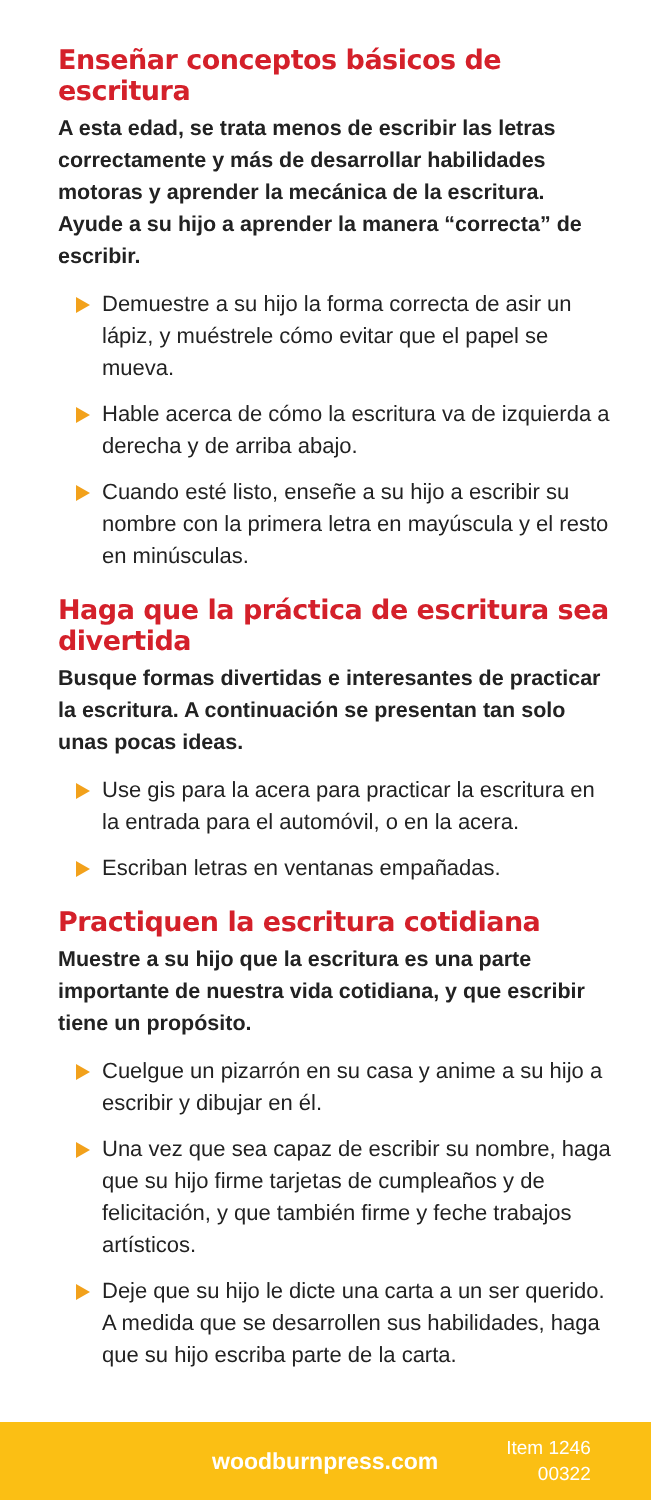Enseñar conceptos básicos de escritura
A esta edad, se trata menos de escribir las letras correctamente y más de desarrollar habilidades motoras y aprender la mecánica de la escritura. Ayude a su hijo a aprender la manera “correcta” de escribir.
Demuestre a su hijo la forma correcta de asir un lápiz, y muéstrele cómo evitar que el papel se mueva.
Hable acerca de cómo la escritura va de izquierda a derecha y de arriba abajo.
Cuando esté listo, enseñe a su hijo a escribir su nombre con la primera letra en mayúscula y el resto en minúsculas.
Haga que la práctica de escritura sea divertida
Busque formas divertidas e interesantes de practicar la escritura. A continuación se presentan tan solo unas pocas ideas.
Use gis para la acera para practicar la escritura en la entrada para el automóvil, o en la acera.
Escriban letras en ventanas empañadas.
Practiquen la escritura cotidiana
Muestre a su hijo que la escritura es una parte importante de nuestra vida cotidiana, y que escribir tiene un propósito.
Cuelgue un pizarrón en su casa y anime a su hijo a escribir y dibujar en él.
Una vez que sea capaz de escribir su nombre, haga que su hijo firme tarjetas de cumpleaños y de felicitación, y que también firme y feche trabajos artísticos.
Deje que su hijo le dicte una carta a un ser querido. A medida que se desarrollen sus habilidades, haga que su hijo escriba parte de la carta.
woodburnpress.com
Item 1246
00322